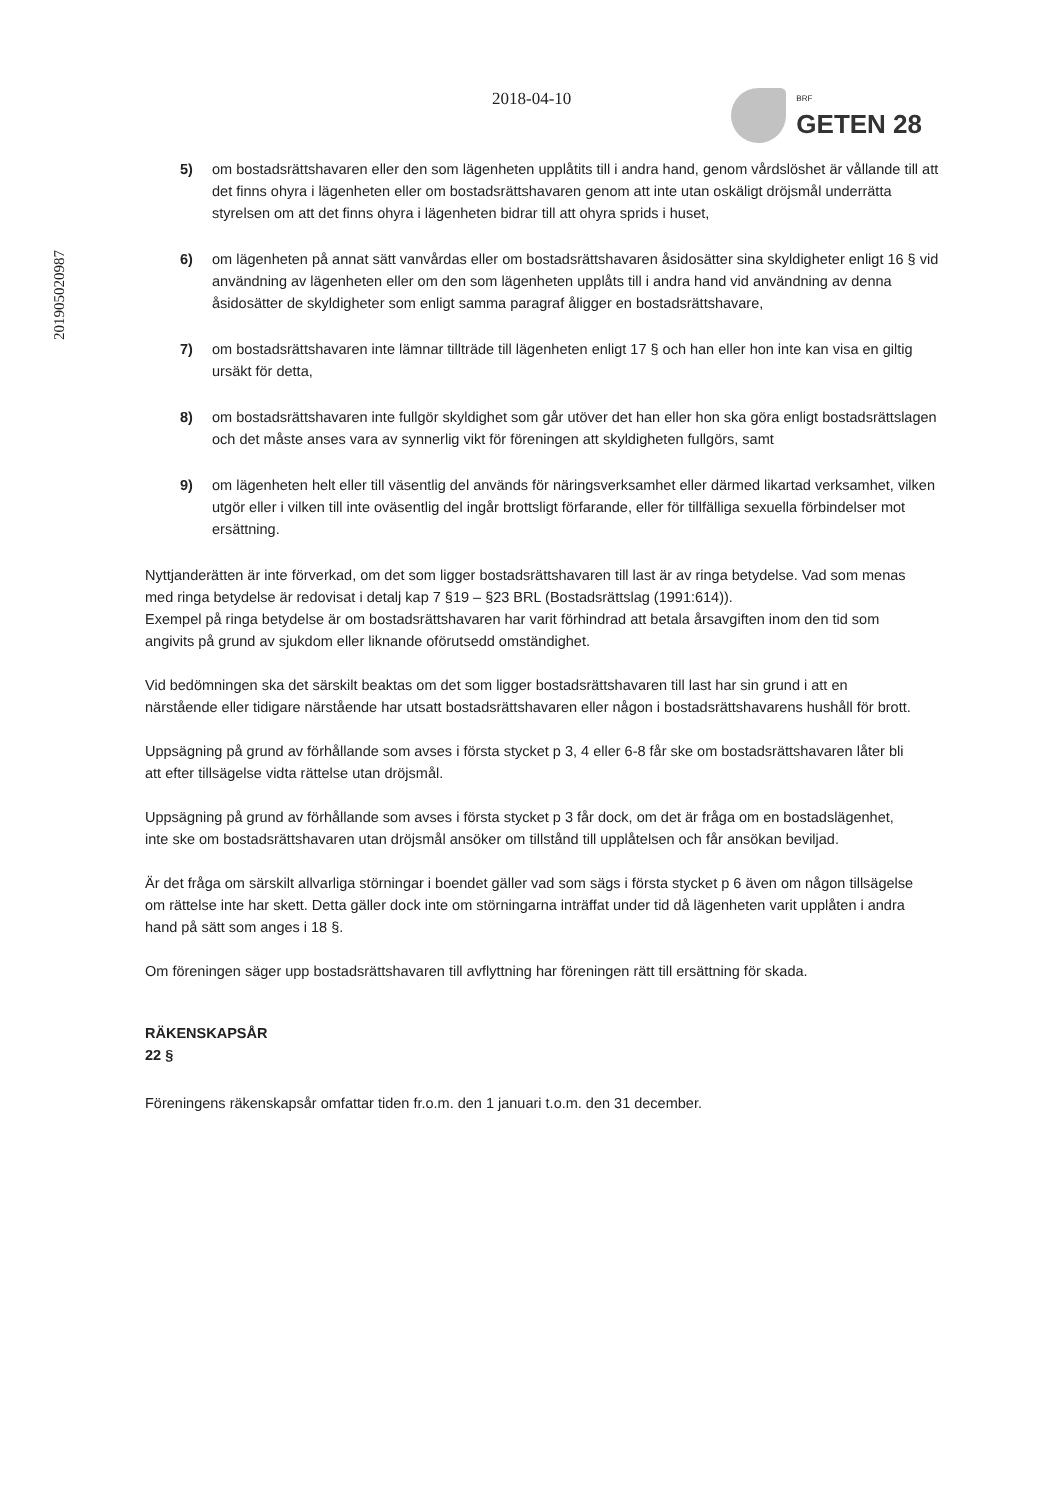201905020987
2018-04-10
BRF
GETEN 28
5) om bostadsrättshavaren eller den som lägenheten upplåtits till i andra hand, genom vårdslöshet är vållande till att det finns ohyra i lägenheten eller om bostadsrättshavaren genom att inte utan oskäligt dröjsmål underrätta styrelsen om att det finns ohyra i lägenheten bidrar till att ohyra sprids i huset,
6) om lägenheten på annat sätt vanvårdas eller om bostadsrättshavaren åsidosätter sina skyldigheter enligt 16 § vid användning av lägenheten eller om den som lägenheten upplåts till i andra hand vid användning av denna åsidosätter de skyldigheter som enligt samma paragraf åligger en bostadsrättshavare,
7) om bostadsrättshavaren inte lämnar tillträde till lägenheten enligt 17 § och han eller hon inte kan visa en giltig ursäkt för detta,
8) om bostadsrättshavaren inte fullgör skyldighet som går utöver det han eller hon ska göra enligt bostadsrättslagen och det måste anses vara av synnerlig vikt för föreningen att skyldigheten fullgörs, samt
9) om lägenheten helt eller till väsentlig del används för näringsverksamhet eller därmed likartad verksamhet, vilken utgör eller i vilken till inte oväsentlig del ingår brottsligt förfarande, eller för tillfälliga sexuella förbindelser mot ersättning.
Nyttjanderätten är inte förverkad, om det som ligger bostadsrättshavaren till last är av ringa betydelse. Vad som menas med ringa betydelse är redovisat i detalj kap 7 §19 – §23 BRL (Bostadsrättslag (1991:614)).
Exempel på ringa betydelse är om bostadsrättshavaren har varit förhindrad att betala årsavgiften inom den tid som angivits på grund av sjukdom eller liknande oförutsedd omständighet.
Vid bedömningen ska det särskilt beaktas om det som ligger bostadsrättshavaren till last har sin grund i att en närstående eller tidigare närstående har utsatt bostadsrättshavaren eller någon i bostadsrättshavarens hushåll för brott.
Uppsägning på grund av förhållande som avses i första stycket p 3, 4 eller 6-8 får ske om bostadsrättshavaren låter bli att efter tillsägelse vidta rättelse utan dröjsmål.
Uppsägning på grund av förhållande som avses i första stycket p 3 får dock, om det är fråga om en bostadslägenhet, inte ske om bostadsrättshavaren utan dröjsmål ansöker om tillstånd till upplåtelsen och får ansökan beviljad.
Är det fråga om särskilt allvarliga störningar i boendet gäller vad som sägs i första stycket p 6 även om någon tillsägelse om rättelse inte har skett. Detta gäller dock inte om störningarna inträffat under tid då lägenheten varit upplåten i andra hand på sätt som anges i 18 §.
Om föreningen säger upp bostadsrättshavaren till avflyttning har föreningen rätt till ersättning för skada.
RÄKENSKAPSÅR
22 §
Föreningens räkenskapsår omfattar tiden fr.o.m. den 1 januari t.o.m. den 31 december.